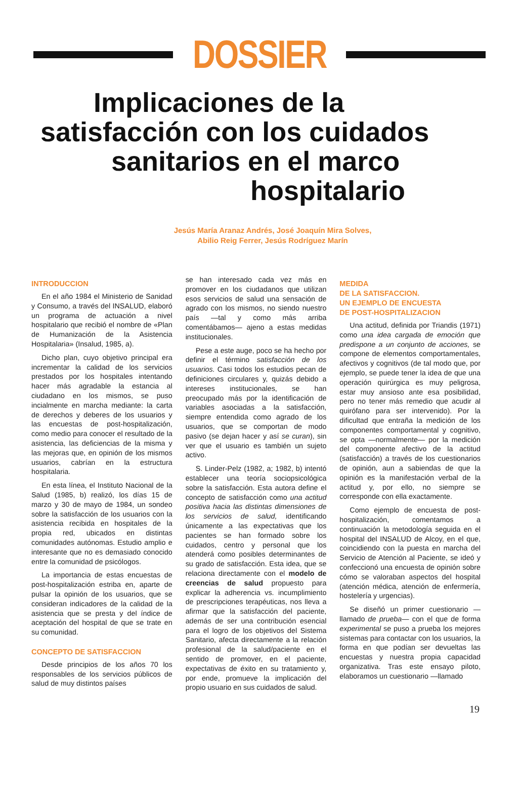DOSSIER
Implicaciones de la
satisfacción con los cuidados
sanitarios en el marco
hospitalario
Jesús María Aranaz Andrés, José Joaquín Mira Solves,
Abilio Reig Ferrer, Jesús Rodríguez Marín
INTRODUCCION
En el año 1984 el Ministerio de Sanidad y Consumo, a través del INSALUD, elaboró un programa de actuación a nivel hospitalario que recibió el nombre de «Plan de Humanización de la Asistencia Hospitalaria» (Insalud, 1985, a).
Dicho plan, cuyo objetivo principal era incrementar la calidad de los servicios prestados por los hospitales intentando hacer más agradable la estancia al ciudadano en los mismos, se puso incialmente en marcha mediante: la carta de derechos y deberes de los usuarios y las encuestas de post-hospitalización, como medio para conocer el resultado de la asistencia, las deficiencias de la misma y las mejoras que, en opinión de los mismos usuarios, cabrían en la estructura hospitalaria.
En esta línea, el Instituto Nacional de la Salud (1985, b) realizó, los días 15 de marzo y 30 de mayo de 1984, un sondeo sobre la satisfacción de los usuarios con la asistencia recibida en hospitales de la propia red, ubicados en distintas comunidades autónomas. Estudio amplio e interesante que no es demasiado conocido entre la comunidad de psicólogos.
La importancia de estas encuestas de post-hospitalización estriba en, aparte de pulsar la opinión de los usuarios, que se consideran indicadores de la calidad de la asistencia que se presta y del índice de aceptación del hospital de que se trate en su comunidad.
CONCEPTO DE SATISFACCION
Desde principios de los años 70 los responsables de los servicios públicos de salud de muy distintos países
se han interesado cada vez más en promover en los ciudadanos que utilizan esos servicios de salud una sensación de agrado con los mismos, no siendo nuestro país —tal y como más arriba comentábamos— ajeno a estas medidas institucionales.
Pese a este auge, poco se ha hecho por definir el término satisfacción de los usuarios. Casi todos los estudios pecan de definiciones circulares y, quizás debido a intereses institucionales, se han preocupado más por la identificación de variables asociadas a la satisfacción, siempre entendida como agrado de los usuarios, que se comportan de modo pasivo (se dejan hacer y así se curan), sin ver que el usuario es también un sujeto activo.
S. Linder-Pelz (1982, a; 1982, b) intentó establecer una teoría sociopsicológica sobre la satisfacción. Esta autora define el concepto de satisfacción como una actitud positiva hacia las distintas dimensiones de los servicios de salud, identificando únicamente a las expectativas que los pacientes se han formado sobre los cuidados, centro y personal que los atenderá como posibles determinantes de su grado de satisfacción. Esta idea, que se relaciona directamente con el modelo de creencias de salud propuesto para explicar la adherencia vs. incumplimiento de prescripciones terapéuticas, nos lleva a afirmar que la satisfacción del paciente, además de ser una contribución esencial para el logro de los objetivos del Sistema Sanitario, afecta directamente a la relación profesional de la salud/paciente en el sentido de promover, en el paciente, expectativas de éxito en su tratamiento y, por ende, promueve la implicación del propio usuario en sus cuidados de salud.
MEDIDA
DE LA SATISFACCION.
UN EJEMPLO DE ENCUESTA
DE POST-HOSPITALIZACION
Una actitud, definida por Triandis (1971) como una idea cargada de emoción que predispone a un conjunto de acciones, se compone de elementos comportamentales, afectivos y cognitivos (de tal modo que, por ejemplo, se puede tener la idea de que una operación quirúrgica es muy peligrosa, estar muy ansioso ante esa posibilidad, pero no tener más remedio que acudir al quirófano para ser intervenido). Por la dificultad que entraña la medición de los componentes comportamental y cognitivo, se opta —normalmente— por la medición del componente afectivo de la actitud (satisfacción) a través de los cuestionarios de opinión, aun a sabiendas de que la opinión es la manifestación verbal de la actitud y, por ello, no siempre se corresponde con ella exactamente.
Como ejemplo de encuesta de post-hospitalización, comentamos a continuación la metodología seguida en el hospital del INSALUD de Alcoy, en el que, coincidiendo con la puesta en marcha del Servicio de Atención al Paciente, se ideó y confeccionó una encuesta de opinión sobre cómo se valoraban aspectos del hospital (atención médica, atención de enfermería, hostelería y urgencias).
Se diseñó un primer cuestionario —llamado de prueba— con el que de forma experimental se puso a prueba los mejores sistemas para contactar con los usuarios, la forma en que podían ser devueltas las encuestas y nuestra propia capacidad organizativa. Tras este ensayo piloto, elaboramos un cuestionario —llamado
19